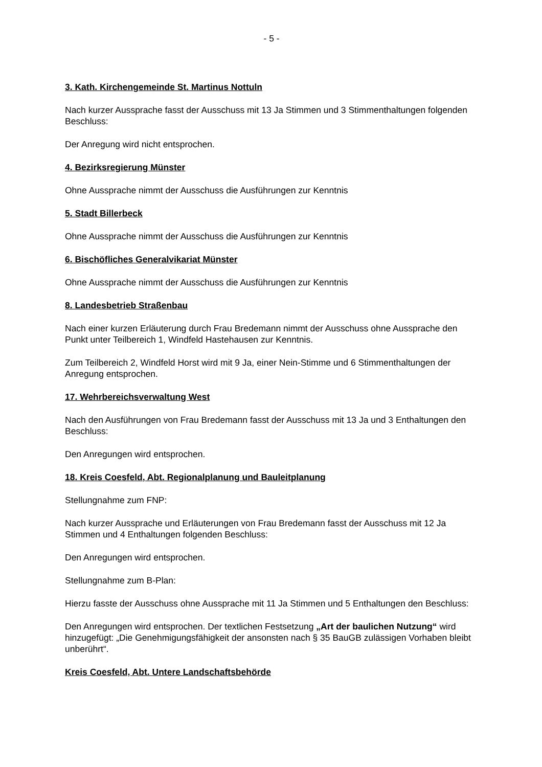- 5 -
3. Kath. Kirchengemeinde St. Martinus Nottuln
Nach kurzer Aussprache fasst der Ausschuss mit 13 Ja Stimmen und 3 Stimmenthaltungen folgenden Beschluss:
Der Anregung wird nicht entsprochen.
4. Bezirksregierung Münster
Ohne Aussprache nimmt der Ausschuss die Ausführungen zur Kenntnis
5. Stadt Billerbeck
Ohne Aussprache nimmt der Ausschuss die Ausführungen zur Kenntnis
6. Bischöfliches Generalvikariat Münster
Ohne Aussprache nimmt der Ausschuss die Ausführungen zur Kenntnis
8. Landesbetrieb Straßenbau
Nach einer kurzen Erläuterung durch Frau Bredemann nimmt der Ausschuss ohne Aussprache den Punkt unter Teilbereich 1, Windfeld Hastehausen zur Kenntnis.
Zum Teilbereich 2, Windfeld Horst wird mit 9 Ja, einer Nein-Stimme und 6 Stimmenthaltungen der Anregung entsprochen.
17. Wehrbereichsverwaltung West
Nach den Ausführungen von Frau Bredemann fasst der Ausschuss mit 13 Ja und 3 Enthaltungen den Beschluss:
Den Anregungen wird entsprochen.
18. Kreis Coesfeld, Abt. Regionalplanung und Bauleitplanung
Stellungnahme zum FNP:
Nach kurzer Aussprache und Erläuterungen von Frau Bredemann fasst der Ausschuss mit 12 Ja Stimmen und 4 Enthaltungen folgenden Beschluss:
Den Anregungen wird entsprochen.
Stellungnahme zum B-Plan:
Hierzu fasste der Ausschuss ohne Aussprache mit 11 Ja Stimmen und 5 Enthaltungen den Beschluss:
Den Anregungen wird entsprochen. Der textlichen Festsetzung „Art der baulichen Nutzung“ wird hinzugefügt: „Die Genehmigungsfähigkeit der ansonsten nach § 35 BauGB zulässigen Vorhaben bleibt unberührt“.
Kreis Coesfeld, Abt. Untere Landschaftsbehörde